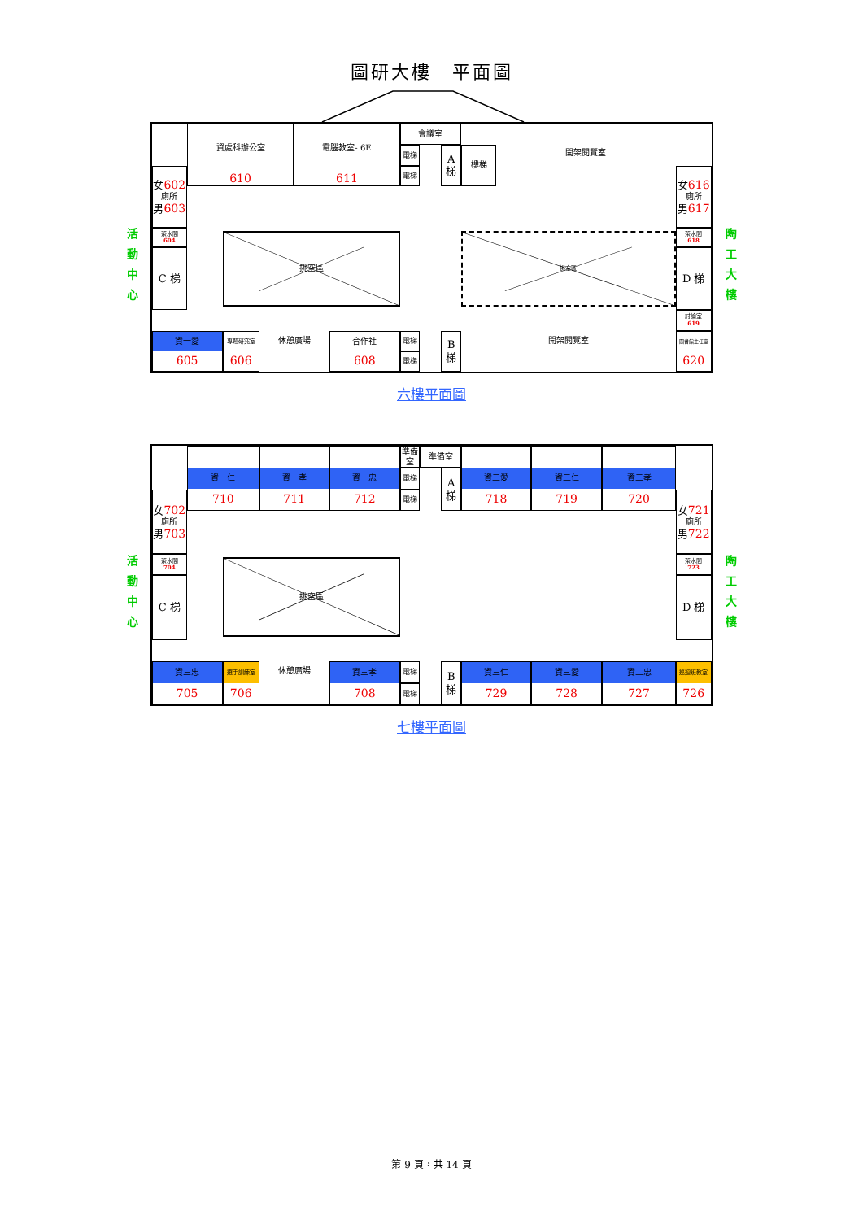圖研大樓　平面圖
活
動
中
心
資處科辦公室
610
電腦教室- 6E
611
會議室
電梯
電梯
A
梯
樓梯
開架閱覽室
女602
廁所
男603
女616
廁所
男617
茶水間
604
茶水間
618
挑空區
挑空區
C 梯
D 梯
討論室
619
資一愛
605
專題研究室
606
休憩廣場
合作社
608
電梯
電梯
B
梯
開架閱覽室
圖書館主任室
620
陶
工
大
樓
六樓平面圖
活
動
中
心
資一仁
710
資一孝
711
資一忠
712
準備室
準備室
電梯
電梯
A
梯
資二愛
718
資二仁
719
資二孝
720
女702
廁所
男703
女721
廁所
男722
茶水間
704
茶水間
723
挑空區
C 梯
D 梯
資三忠
705
選手訓練室
706
休憩廣場
資三孝
708
電梯
電梯
B
梯
資三仁
729
資三愛
728
資二忠
727
巡迴班教室
726
陶
工
大
樓
七樓平面圖
第 9 頁，共 14 頁